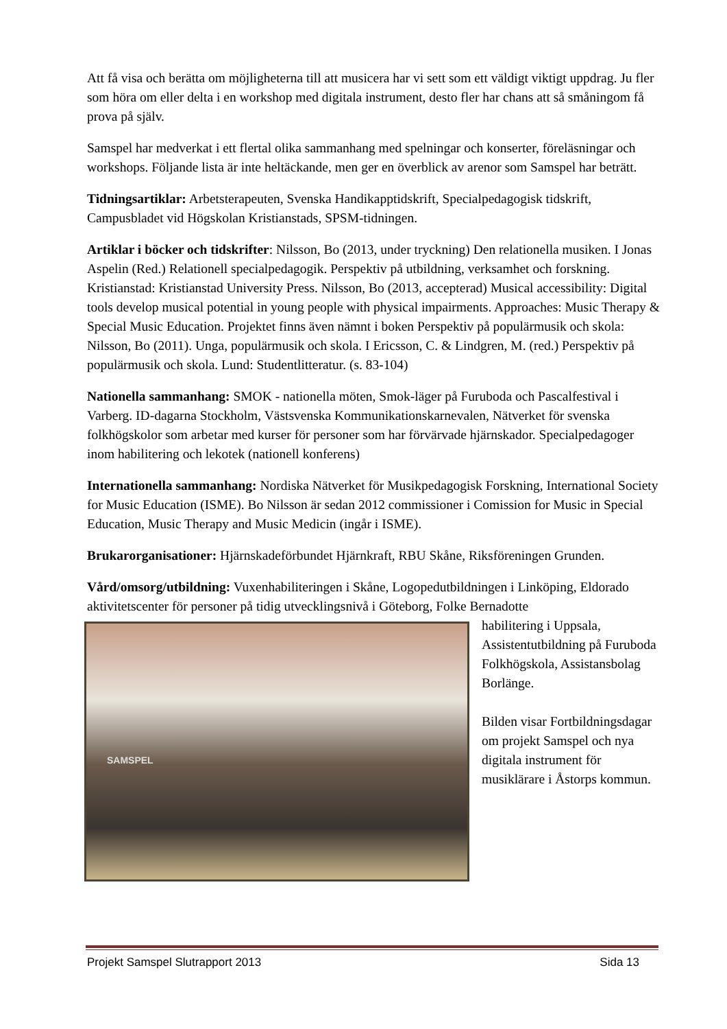Att få visa och berätta om möjligheterna till att musicera har vi sett som ett väldigt viktigt uppdrag. Ju fler som höra om eller delta i en workshop med digitala instrument, desto fler har chans att så småningom få prova på själv.
Samspel har medverkat i ett flertal olika sammanhang med spelningar och konserter, föreläsningar och workshops. Följande lista är inte heltäckande, men ger en överblick av arenor som Samspel har beträtt.
Tidningsartiklar: Arbetsterapeuten, Svenska Handikapptidskrift, Specialpedagogisk tidskrift, Campusbladet vid Högskolan Kristianstads, SPSM-tidningen.
Artiklar i böcker och tidskrifter: Nilsson, Bo (2013, under tryckning) Den relationella musiken. I Jonas Aspelin (Red.) Relationell specialpedagogik. Perspektiv på utbildning, verksamhet och forskning. Kristianstad: Kristianstad University Press. Nilsson, Bo (2013, accepterad) Musical accessibility: Digital tools develop musical potential in young people with physical impairments. Approaches: Music Therapy & Special Music Education. Projektet finns även nämnt i boken Perspektiv på populärmusik och skola:
Nilsson, Bo (2011). Unga, populärmusik och skola. I Ericsson, C. & Lindgren, M. (red.) Perspektiv på populärmusik och skola. Lund: Studentlitteratur. (s. 83-104)
Nationella sammanhang: SMOK - nationella möten, Smok-läger på Furuboda och Pascalfestival i Varberg. ID-dagarna Stockholm, Västsvenska Kommunikationskarnevalen, Nätverket för svenska folkhögskolor som arbetar med kurser för personer som har förvärvade hjärnskador. Specialpedagoger inom habilitering och lekotek (nationell konferens)
Internationella sammanhang: Nordiska Nätverket för Musikpedagogisk Forskning, International Society for Music Education (ISME). Bo Nilsson är sedan 2012 commissioner i Comission for Music in Special Education, Music Therapy and Music Medicin (ingår i ISME).
Brukarorganisationer: Hjärnskadeförbundet Hjärnkraft, RBU Skåne, Riksföreningen Grunden.
Vård/omsorg/utbildning: Vuxenhabiliteringen i Skåne, Logopedutbildningen i Linköping, Eldorado aktivitetscenter för personer på tidig utvecklingsnivå i Göteborg, Folke Bernadotte
SAMSPEL
habilitering i Uppsala, Assistentutbildning på Furuboda Folkhögskola, Assistansbolag Borlänge.
Bilden visar Fortbildningsdagar om projekt Samspel och nya digitala instrument för musiklärare i Åstorps kommun.
Projekt Samspel Slutrapport 2013 Sida 13